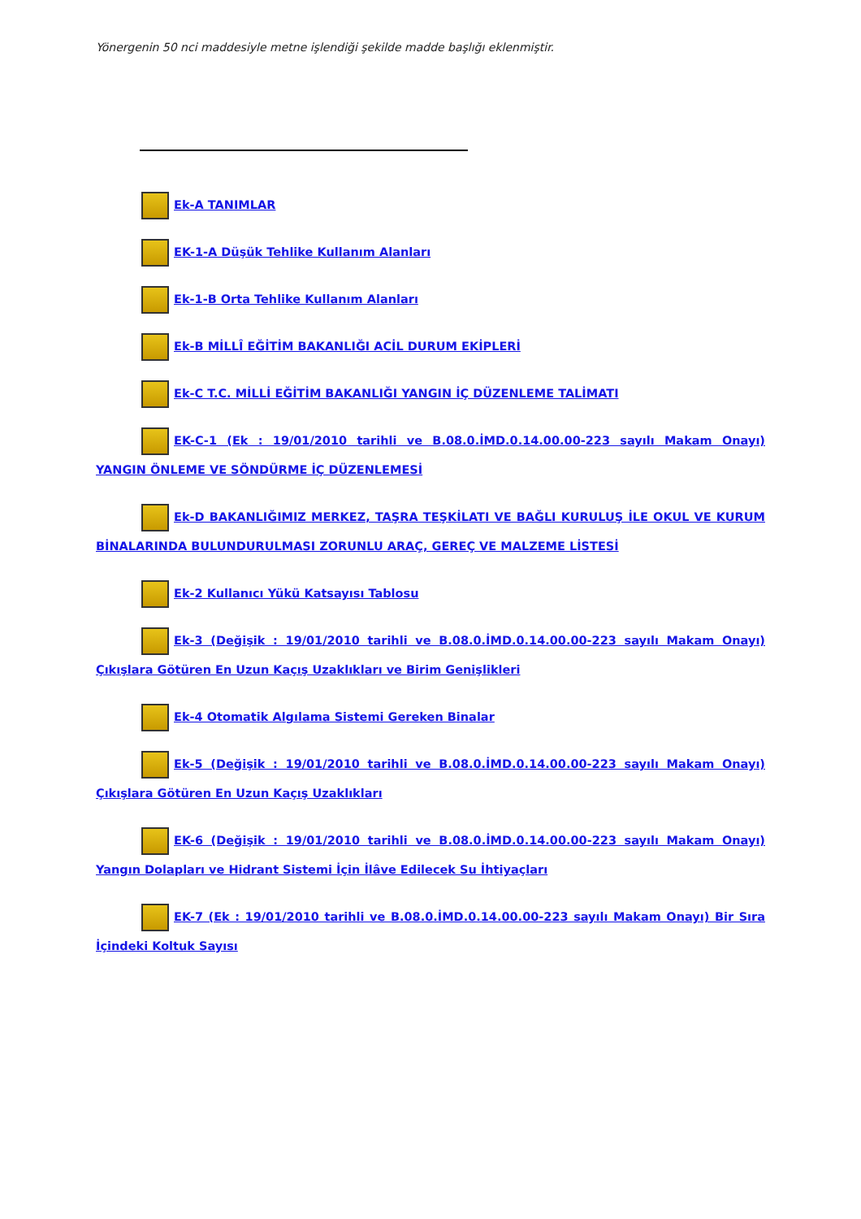Yönergenin 50 nci maddesiyle metne işlendiği şekilde madde başlığı eklenmiştir.
Ek-A TANIMLAR
EK-1-A Düşük Tehlike Kullanım Alanları
Ek-1-B Orta Tehlike Kullanım Alanları
Ek-B MİLLÎ EĞİTİM BAKANLIĞI ACİL DURUM EKİPLERİ
Ek-C T.C. MİLLİ EĞİTİM BAKANLIĞI YANGIN İÇ DÜZENLEME TALİMATI
EK-C-1 (Ek : 19/01/2010 tarihli ve B.08.0.İMD.0.14.00.00-223 sayılı Makam Onayı) YANGIN ÖNLEME VE SÖNDÜRME İÇ DÜZENLEMESİ
Ek-D BAKANLIĞIMIZ MERKEZ, TAŞRA TEŞKİLATI VE BAĞLI KURULUŞ İLE OKUL VE KURUM BİNALARINDA BULUNDURULMASI ZORUNLU ARAÇ, GEREÇ VE MALZEME LİSTESİ
Ek-2 Kullanıcı Yükü Katsayısı Tablosu
Ek-3 (Değişik : 19/01/2010 tarihli ve B.08.0.İMD.0.14.00.00-223 sayılı Makam Onayı) Çıkışlara Götüren En Uzun Kaçış Uzaklıkları ve Birim Genişlikleri
Ek-4 Otomatik Algılama Sistemi Gereken Binalar
Ek-5 (Değişik : 19/01/2010 tarihli ve B.08.0.İMD.0.14.00.00-223 sayılı Makam Onayı) Çıkışlara Götüren En Uzun Kaçış Uzaklıkları
EK-6 (Değişik : 19/01/2010 tarihli ve B.08.0.İMD.0.14.00.00-223 sayılı Makam Onayı) Yangın Dolapları ve Hidrant Sistemi İçin İlâve Edilecek Su İhtiyaçları
EK-7 (Ek : 19/01/2010 tarihli ve B.08.0.İMD.0.14.00.00-223 sayılı Makam Onayı) Bir Sıra İçindeki Koltuk Sayısı